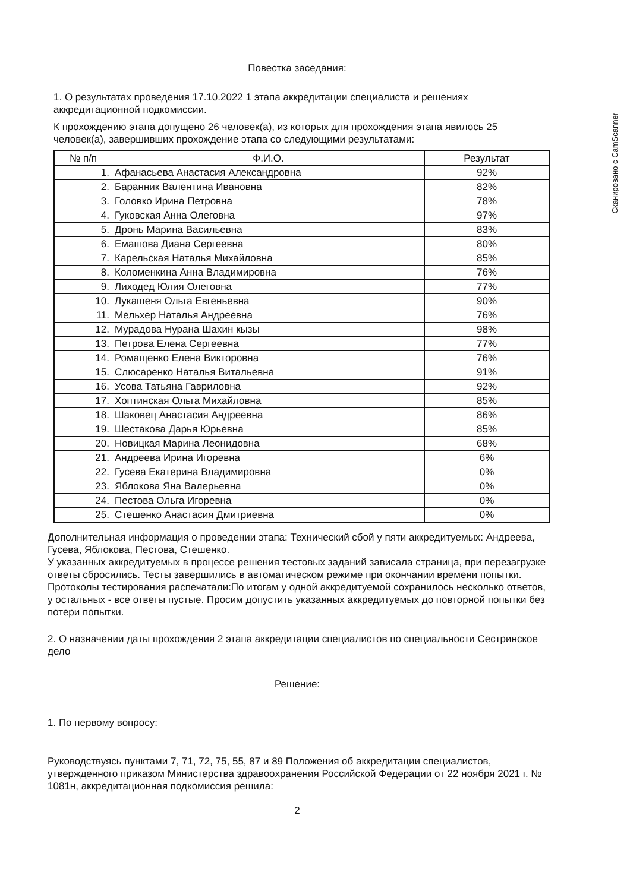Сканировано с CamScanner
Повестка заседания:
1. О результатах проведения 17.10.2022 1 этапа аккредитации специалиста и решениях аккредитационной подкомиссии.
К прохождению этапа допущено 26 человек(а), из которых для прохождения этапа явилось 25 человек(а), завершивших прохождение этапа со следующими результатами:
| № п/п | Ф.И.О. | Результат |
| --- | --- | --- |
| 1. | Афанасьева Анастасия Александровна | 92% |
| 2. | Баранник Валентина Ивановна | 82% |
| 3. | Головко Ирина Петровна | 78% |
| 4. | Гуковская Анна Олеговна | 97% |
| 5. | Дронь Марина Васильевна | 83% |
| 6. | Емашова Диана Сергеевна | 80% |
| 7. | Карельская Наталья Михайловна | 85% |
| 8. | Коломенкина Анна Владимировна | 76% |
| 9. | Лиходед Юлия Олеговна | 77% |
| 10. | Лукашеня Ольга Евгеньевна | 90% |
| 11. | Мельхер Наталья Андреевна | 76% |
| 12. | Мурадова Нурана Шахин кызы | 98% |
| 13. | Петрова Елена Сергеевна | 77% |
| 14. | Ромащенко Елена Викторовна | 76% |
| 15. | Слюсаренко Наталья Витальевна | 91% |
| 16. | Усова Татьяна Гавриловна | 92% |
| 17. | Хоптинская Ольга Михайловна | 85% |
| 18. | Шаковец Анастасия Андреевна | 86% |
| 19. | Шестакова Дарья Юрьевна | 85% |
| 20. | Новицкая Марина Леонидовна | 68% |
| 21. | Андреева Ирина Игоревна | 6% |
| 22. | Гусева Екатерина Владимировна | 0% |
| 23. | Яблокова Яна Валерьевна | 0% |
| 24. | Пестова Ольга Игоревна | 0% |
| 25. | Стешенко Анастасия Дмитриевна | 0% |
Дополнительная информация о проведении этапа: Технический сбой у пяти аккредитуемых: Андреева, Гусева, Яблокова, Пестова, Стешенко.
У указанных аккредитуемых в процессе решения тестовых заданий зависала страница, при перезагрузке ответы сбросились. Тесты завершились в автоматическом режиме при окончании времени попытки. Протоколы тестирования распечатали:По итогам у одной аккредитуемой сохранилось несколько ответов, у остальных - все ответы пустые. Просим допустить указанных аккредитуемых до повторной попытки без потери попытки.
2. О назначении даты прохождения 2 этапа аккредитации специалистов по специальности Сестринское дело
Решение:
1. По первому вопросу:
Руководствуясь пунктами 7, 71, 72, 75, 55, 87 и 89 Положения об аккредитации специалистов, утвержденного приказом Министерства здравоохранения Российской Федерации от 22 ноября 2021 г. № 1081н, аккредитационная подкомиссия решила:
2